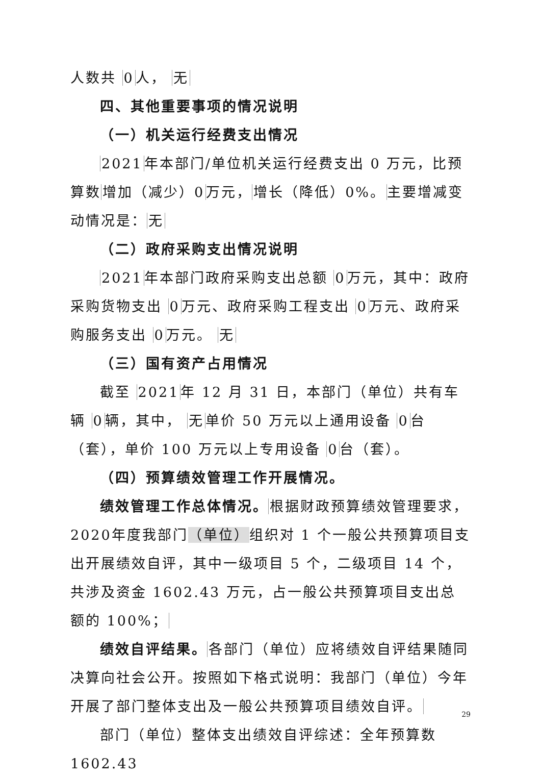人数共 0人， 无
四、其他重要事项的情况说明
（一）机关运行经费支出情况
2021年本部门/单位机关运行经费支出 0 万元，比预算数增加（减少）0万元，增长（降低）0%。主要增减变动情况是：无
（二）政府采购支出情况说明
2021年本部门政府采购支出总额 0万元，其中：政府采购货物支出 0万元、政府采购工程支出 0万元、政府采购服务支出 0万元。 无
（三）国有资产占用情况
截至 2021年 12 月 31 日，本部门（单位）共有车辆 0辆，其中， 无单价 50 万元以上通用设备 0台（套），单价 100 万元以上专用设备 0台（套）。
（四）预算绩效管理工作开展情况。
绩效管理工作总体情况。根据财政预算绩效管理要求，2020年度我部门（单位）组织对 1 个一般公共预算项目支出开展绩效自评，其中一级项目 5 个，二级项目 14 个，共涉及资金 1602.43 万元，占一般公共预算项目支出总额的 100%；
绩效自评结果。各部门（单位）应将绩效自评结果随同决算向社会公开。按照如下格式说明：我部门（单位）今年开展了部门整体支出及一般公共预算项目绩效自评。
部门（单位）整体支出绩效自评综述：全年预算数 1602.43
29